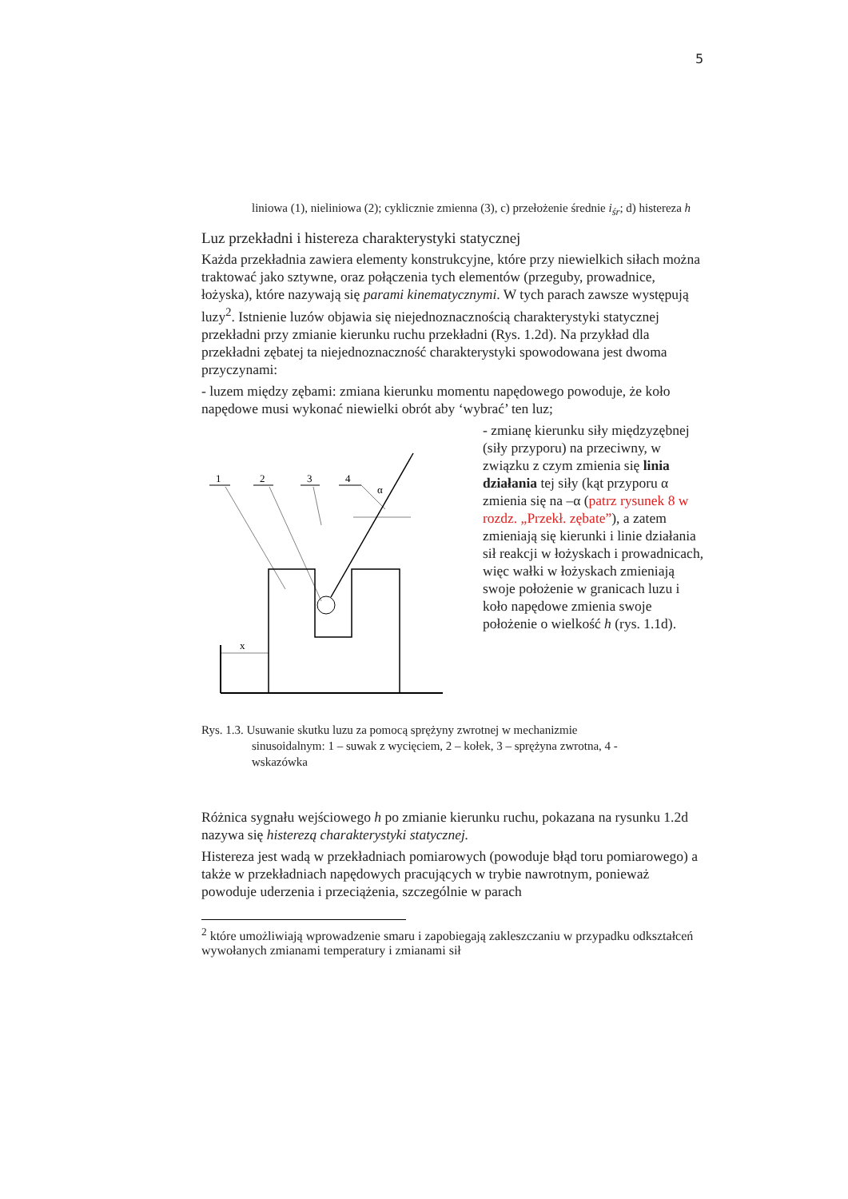5
liniowa (1), nieliniowa (2); cyklicznie zmienna (3), c) przełożenie średnie i<sub>śr</sub>; d) histereza h
Luz przekładni i histereza charakterystyki statycznej
Każda przekładnia zawiera elementy konstrukcyjne, które przy niewielkich siłach można traktować jako sztywne, oraz połączenia tych elementów (przeguby, prowadnice, łożyska), które nazywają się parami kinematycznymi. W tych parach zawsze występują luzy<sup>2</sup>. Istnienie luzów objawia się niejednoznacznością charakterystyki statycznej przekładni przy zmianie kierunku ruchu przekładni (Rys. 1.2d). Na przykład dla przekładni zębatej ta niejednoznaczność charakterystyki spowodowana jest dwoma przyczynami:
- luzem między zębami: zmiana kierunku momentu napędowego powoduje, że koło napędowe musi wykonać niewielki obrót aby ‘wybrać’ ten luz;
1
2
3
4
α
x
- zmianę kierunku siły międzyzębnej (siły przyporu) na przeciwny, w związku z czym zmienia się linia działania tej siły (kąt przyporu α zmienia się na –α (patrz rysunek 8 w rozdz. „Przekł. zębate”), a zatem zmieniają się kierunki i linie działania sił reakcji w łożyskach i prowadnicach, więc wałki w łożyskach zmieniają swoje położenie w granicach luzu i koło napędowe zmienia swoje położenie o wielkość h (rys. 1.1d).
Rys. 1.3. Usuwanie skutku luzu za pomocą sprężyny zwrotnej w mechanizmie
sinusoidalnym: 1 – suwak z wycięciem, 2 – kołek, 3 – sprężyna zwrotna, 4 -
wskazówka
Różnica sygnału wejściowego h po zmianie kierunku ruchu, pokazana na rysunku 1.2d nazywa się histerezą charakterystyki statycznej.
Histereza jest wadą w przekładniach pomiarowych (powoduje błąd toru pomiarowego) a także w przekładniach napędowych pracujących w trybie nawrotnym, ponieważ powoduje uderzenia i przeciążenia, szczególnie w parach
<sup>2</sup> które umożliwiają wprowadzenie smaru i zapobiegają zakleszczaniu w przypadku odkształceń wywołanych zmianami temperatury i zmianami sił